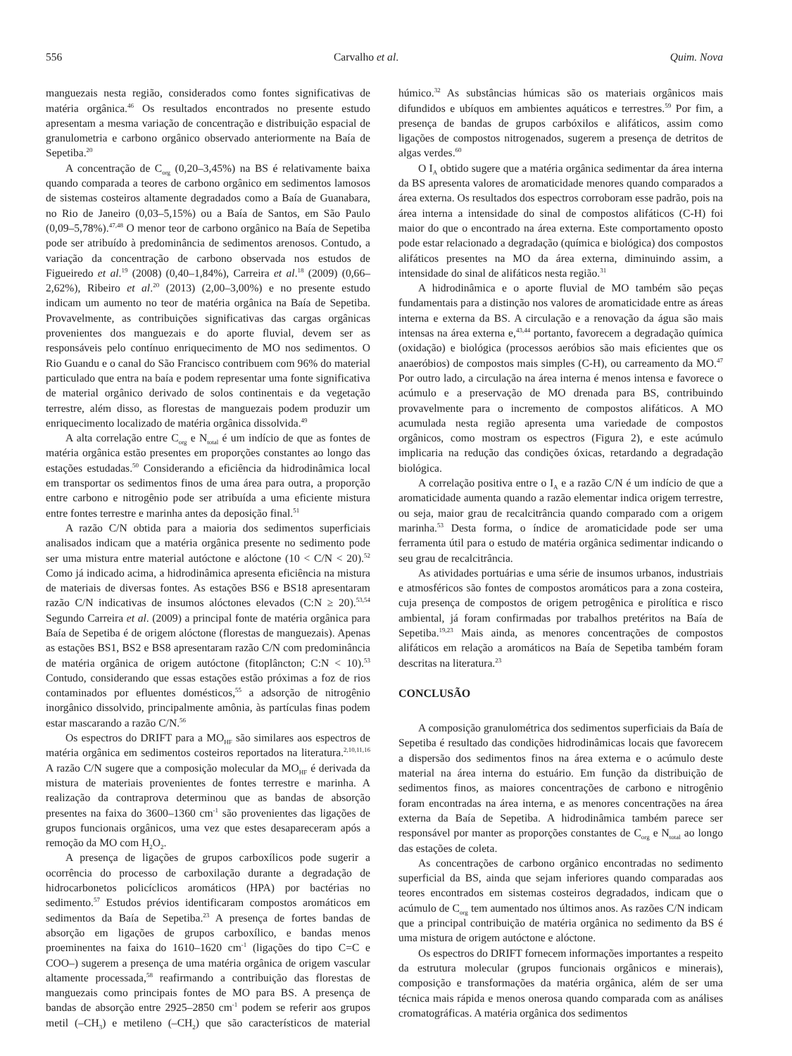556 Carvalho et al. Quim. Nova
manguezais nesta região, considerados como fontes significativas de matéria orgânica.<sup>46</sup> Os resultados encontrados no presente estudo apresentam a mesma variação de concentração e distribuição espacial de granulometria e carbono orgânico observado anteriormente na Baía de Sepetiba.<sup>20</sup>
A concentração de C<sub>org</sub> (0,20–3,45%) na BS é relativamente baixa quando comparada a teores de carbono orgânico em sedimentos lamosos de sistemas costeiros altamente degradados como a Baía de Guanabara, no Rio de Janeiro (0,03–5,15%) ou a Baía de Santos, em São Paulo (0,09–5,78%).<sup>47,48</sup> O menor teor de carbono orgânico na Baía de Sepetiba pode ser atribuído à predominância de sedimentos arenosos. Contudo, a variação da concentração de carbono observada nos estudos de Figueiredo et al.<sup>19</sup> (2008) (0,40–1,84%), Carreira et al.<sup>18</sup> (2009) (0,66–2,62%), Ribeiro et al.<sup>20</sup> (2013) (2,00–3,00%) e no presente estudo indicam um aumento no teor de matéria orgânica na Baía de Sepetiba. Provavelmente, as contribuições significativas das cargas orgânicas provenientes dos manguezais e do aporte fluvial, devem ser as responsáveis pelo contínuo enriquecimento de MO nos sedimentos. O Rio Guandu e o canal do São Francisco contribuem com 96% do material particulado que entra na baía e podem representar uma fonte significativa de material orgânico derivado de solos continentais e da vegetação terrestre, além disso, as florestas de manguezais podem produzir um enriquecimento localizado de matéria orgânica dissolvida.<sup>49</sup>
A alta correlação entre C<sub>org</sub> e N<sub>total</sub> é um indício de que as fontes de matéria orgânica estão presentes em proporções constantes ao longo das estações estudadas.<sup>50</sup> Considerando a eficiência da hidrodinâmica local em transportar os sedimentos finos de uma área para outra, a proporção entre carbono e nitrogênio pode ser atribuída a uma eficiente mistura entre fontes terrestre e marinha antes da deposição final.<sup>51</sup>
A razão C/N obtida para a maioria dos sedimentos superficiais analisados indicam que a matéria orgânica presente no sedimento pode ser uma mistura entre material autóctone e alóctone (10 < C/N < 20).<sup>52</sup> Como já indicado acima, a hidrodinâmica apresenta eficiência na mistura de materiais de diversas fontes. As estações BS6 e BS18 apresentaram razão C/N indicativas de insumos alóctones elevados (C:N ≥ 20).<sup>53,54</sup> Segundo Carreira et al. (2009) a principal fonte de matéria orgânica para Baía de Sepetiba é de origem alóctone (florestas de manguezais). Apenas as estações BS1, BS2 e BS8 apresentaram razão C/N com predominância de matéria orgânica de origem autóctone (fitoplâncton; C:N < 10).<sup>53</sup> Contudo, considerando que essas estações estão próximas a foz de rios contaminados por efluentes domésticos,<sup>55</sup> a adsorção de nitrogênio inorgânico dissolvido, principalmente amônia, às partículas finas podem estar mascarando a razão C/N.<sup>56</sup>
Os espectros do DRIFT para a MO<sub>HF</sub> são similares aos espectros de matéria orgânica em sedimentos costeiros reportados na literatura.<sup>2,10,11,16</sup> A razão C/N sugere que a composição molecular da MO<sub>HF</sub> é derivada da mistura de materiais provenientes de fontes terrestre e marinha. A realização da contraprova determinou que as bandas de absorção presentes na faixa do 3600–1360 cm<sup>-1</sup> são provenientes das ligações de grupos funcionais orgânicos, uma vez que estes desapareceram após a remoção da MO com H<sub>2</sub>O<sub>2</sub>.
A presença de ligações de grupos carboxílicos pode sugerir a ocorrência do processo de carboxilação durante a degradação de hidrocarbonetos policíclicos aromáticos (HPA) por bactérias no sedimento.<sup>57</sup> Estudos prévios identificaram compostos aromáticos em sedimentos da Baía de Sepetiba.<sup>23</sup> A presença de fortes bandas de absorção em ligações de grupos carboxílico, e bandas menos proeminentes na faixa do 1610–1620 cm<sup>-1</sup> (ligações do tipo C=C e COO–) sugerem a presença de uma matéria orgânica de origem vascular altamente processada,<sup>58</sup> reafirmando a contribuição das florestas de manguezais como principais fontes de MO para BS. A presença de bandas de absorção entre 2925–2850 cm<sup>-1</sup> podem se referir aos grupos metil (–CH<sub>3</sub>) e metileno (–CH<sub>2</sub>) que são característicos de material húmico.<sup>32</sup> As substâncias húmicas são os materiais orgânicos mais difundidos e ubíquos em ambientes aquáticos e terrestres.<sup>59</sup> Por fim, a presença de bandas de grupos carbóxilos e alifáticos, assim como ligações de compostos nitrogenados, sugerem a presença de detritos de algas verdes.<sup>60</sup>
O I<sub>A</sub> obtido sugere que a matéria orgânica sedimentar da área interna da BS apresenta valores de aromaticidade menores quando comparados a área externa. Os resultados dos espectros corroboram esse padrão, pois na área interna a intensidade do sinal de compostos alifáticos (C-H) foi maior do que o encontrado na área externa. Este comportamento oposto pode estar relacionado a degradação (química e biológica) dos compostos alifáticos presentes na MO da área externa, diminuindo assim, a intensidade do sinal de alifáticos nesta região.<sup>31</sup>
A hidrodinâmica e o aporte fluvial de MO também são peças fundamentais para a distinção nos valores de aromaticidade entre as áreas interna e externa da BS. A circulação e a renovação da água são mais intensas na área externa e,<sup>43,44</sup> portanto, favorecem a degradação química (oxidação) e biológica (processos aeróbios são mais eficientes que os anaeróbios) de compostos mais simples (C-H), ou carreamento da MO.<sup>47</sup> Por outro lado, a circulação na área interna é menos intensa e favorece o acúmulo e a preservação de MO drenada para BS, contribuindo provavelmente para o incremento de compostos alifáticos. A MO acumulada nesta região apresenta uma variedade de compostos orgânicos, como mostram os espectros (Figura 2), e este acúmulo implicaria na redução das condições óxicas, retardando a degradação biológica.
A correlação positiva entre o I<sub>A</sub> e a razão C/N é um indício de que a aromaticidade aumenta quando a razão elementar indica origem terrestre, ou seja, maior grau de recalcitrância quando comparado com a origem marinha.<sup>53</sup> Desta forma, o índice de aromaticidade pode ser uma ferramenta útil para o estudo de matéria orgânica sedimentar indicando o seu grau de recalcitrância.
As atividades portuárias e uma série de insumos urbanos, industriais e atmosféricos são fontes de compostos aromáticos para a zona costeira, cuja presença de compostos de origem petrogênica e pirolítica e risco ambiental, já foram confirmadas por trabalhos pretéritos na Baía de Sepetiba.<sup>19,23</sup> Mais ainda, as menores concentrações de compostos alifáticos em relação a aromáticos na Baía de Sepetiba também foram descritas na literatura.<sup>23</sup>
CONCLUSÃO
A composição granulométrica dos sedimentos superficiais da Baía de Sepetiba é resultado das condições hidrodinâmicas locais que favorecem a dispersão dos sedimentos finos na área externa e o acúmulo deste material na área interna do estuário. Em função da distribuição de sedimentos finos, as maiores concentrações de carbono e nitrogênio foram encontradas na área interna, e as menores concentrações na área externa da Baía de Sepetiba. A hidrodinâmica também parece ser responsável por manter as proporções constantes de C<sub>org</sub> e N<sub>total</sub> ao longo das estações de coleta.
As concentrações de carbono orgânico encontradas no sedimento superficial da BS, ainda que sejam inferiores quando comparadas aos teores encontrados em sistemas costeiros degradados, indicam que o acúmulo de C<sub>org</sub> tem aumentado nos últimos anos. As razões C/N indicam que a principal contribuição de matéria orgânica no sedimento da BS é uma mistura de origem autóctone e alóctone.
Os espectros do DRIFT fornecem informações importantes a respeito da estrutura molecular (grupos funcionais orgânicos e minerais), composição e transformações da matéria orgânica, além de ser uma técnica mais rápida e menos onerosa quando comparada com as análises cromatográficas. A matéria orgânica dos sedimentos